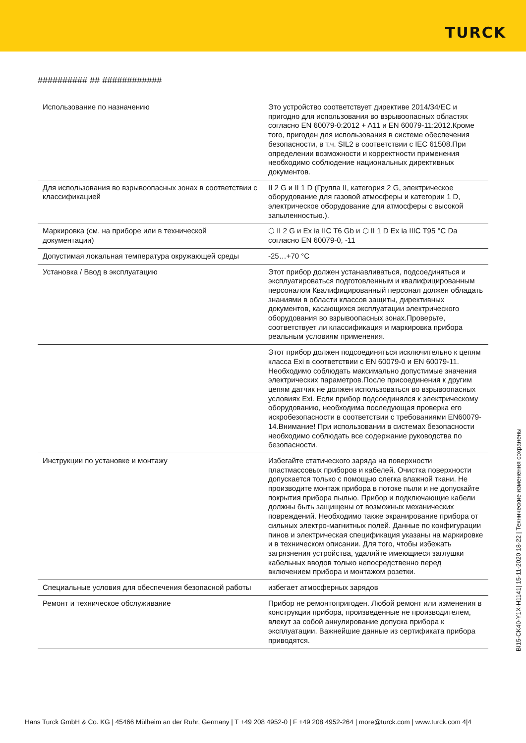TURCK
########## ## ############
| Использование по назначению | Это устройство соответствует директиве 2014/34/EC и пригодно для использования во взрывоопасных областях согласно EN 60079-0:2012 + A11 и EN 60079-11:2012.Кроме того, пригоден для использования в системе обеспечения безопасности, в т.ч. SIL2 в соответствии с IEC 61508.При определении возможности и корректности применения необходимо соблюдение национальных директивных документов. |
| Для использования во взрывоопасных зонах в соответствии с классификацией | II 2 G и II 1 D (Группа II, категория 2 G, электрическое оборудование для газовой атмосферы и категории 1 D, электрическое оборудование для атмосферы с высокой запыленностью.). |
| Маркировка (см. на приборе или в технической документации) | ⬡ II 2 G и Ex ia IIC T6 Gb и ⬡ II 1 D Ex ia IIIC T95 °C Da согласно EN 60079-0, -11 |
| Допустимая локальная температура окружающей среды | -25…+70 °C |
| Установка / Ввод в эксплуатацию | Этот прибор должен устанавливаться, подсоединяться и эксплуатироваться подготовленным и квалифицированным персоналом Квалифицированный персонал должен обладать знаниями в области классов защиты, директивных документов, касающихся эксплуатации электрического оборудования во взрывоопасных зонах.Проверьте, соответствует ли классификация и маркировка прибора реальным условиям применения. |
| | Этот прибор должен подсоединяться исключительно к цепям класса Exi в соответствии с EN 60079-0 и EN 60079-11. Необходимо соблюдать максимально допустимые значения электрических параметров.После присоединения к другим цепям датчик не должен использоваться во взрывоопасных условиях Exi. Если прибор подсоединялся к электрическому оборудованию, необходима последующая проверка его искробезопасности в соответствии с требованиями EN60079-14.Внимание! При использовании в системах безопасности необходимо соблюдать все содержание руководства по безопасности. |
| Инструкции по установке и монтажу | Избегайте статического заряда на поверхности пластмассовых приборов и кабелей. Очистка поверхности допускается только с помощью слегка влажной ткани. Не производите монтаж прибора в потоке пыли и не допускайте покрытия прибора пылью. Прибор и подключающие кабели должны быть защищены от возможных механических повреждений. Необходимо также экранирование прибора от сильных электро-магнитных полей. Данные по конфигурации пинов и электрическая спецификация указаны на маркировке и в техническом описании. Для того, чтобы избежать загрязнения устройства, удаляйте имеющиеся заглушки кабельных вводов только непосредственно перед включением прибора и монтажом розетки. |
| Специальные условия для обеспечения безопасной работы | избегает атмосферных зарядов |
| Ремонт и техническое обслуживание | Прибор не ремонтопригоден. Любой ремонт или изменения в конструкции прибора, произведенные не производителем, влекут за собой аннулирование допуска прибора к эксплуатации. Важнейшие данные из сертификата прибора приводятся. |
BI15-CK40-Y1X-H1141| 15-11-2020 18-22 | Технические изменения сохранены
Hans Turck GmbH & Co. KG | 45466 Mülheim an der Ruhr, Germany | T +49 208 4952-0 | F +49 208 4952-264 | more@turck.com | www.turck.com 4|4